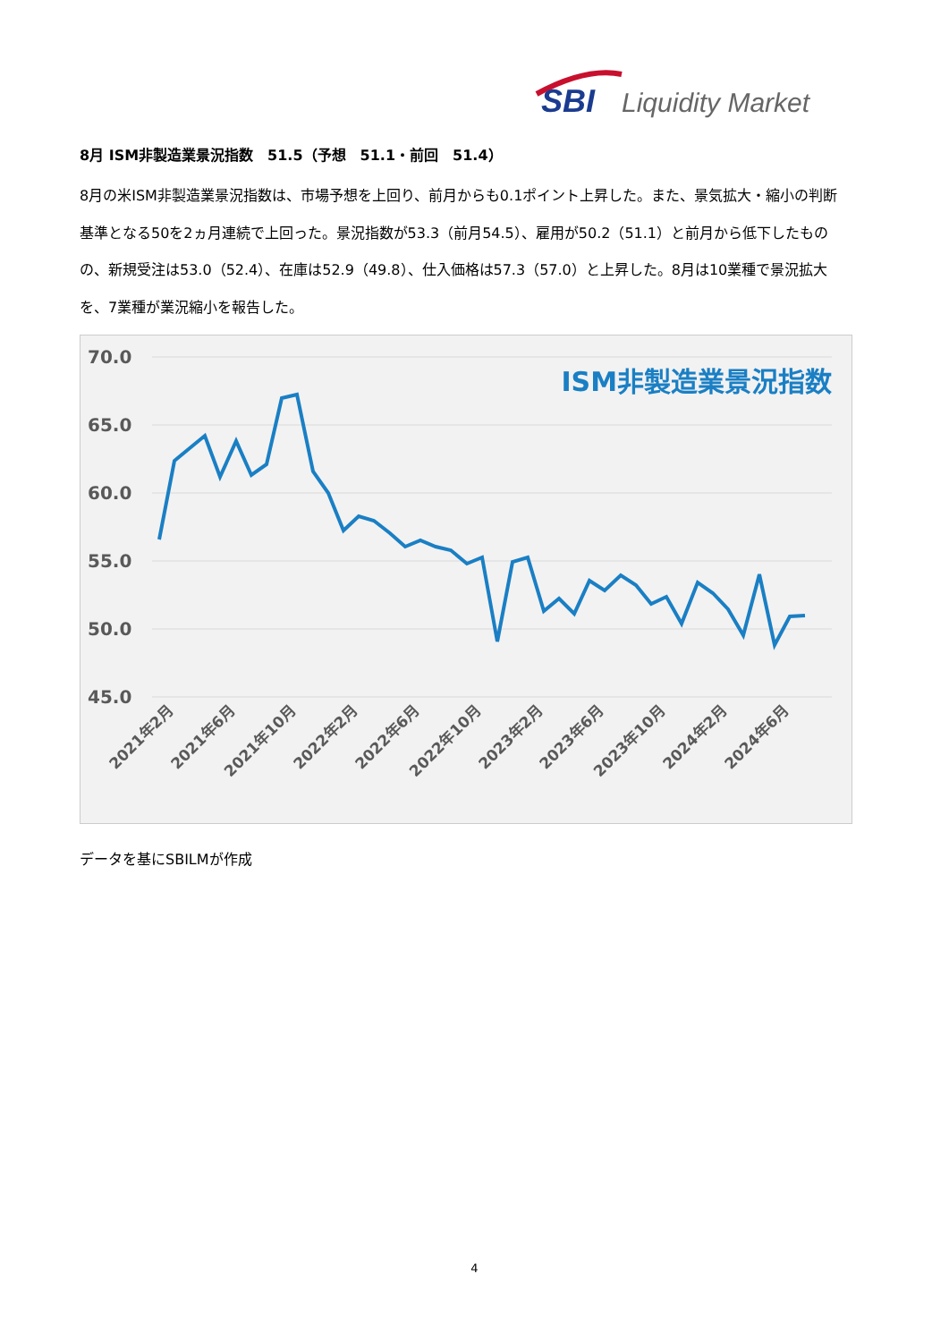SBI
Liquidity Market
8月 ISM非製造業景況指数　51.5（予想　51.1・前回　51.4）
8月の米ISM非製造業景況指数は、市場予想を上回り、前月からも0.1ポイント上昇した。また、景気拡大・縮小の判断基準となる50を2ヵ月連続で上回った。景況指数が53.3（前月54.5）、雇用が50.2（51.1）と前月から低下したものの、新規受注は53.0（52.4）、在庫は52.9（49.8）、仕入価格は57.3（57.0）と上昇した。8月は10業種で景況拡大を、7業種が業況縮小を報告した。
70.0
65.0
60.0
55.0
50.0
45.0
ISM非製造業景況指数
2021年2月
2021年6月
2021年10月
2022年2月
2022年6月
2022年10月
2023年2月
2023年6月
2023年10月
2024年2月
2024年6月
データを基にSBILMが作成
4